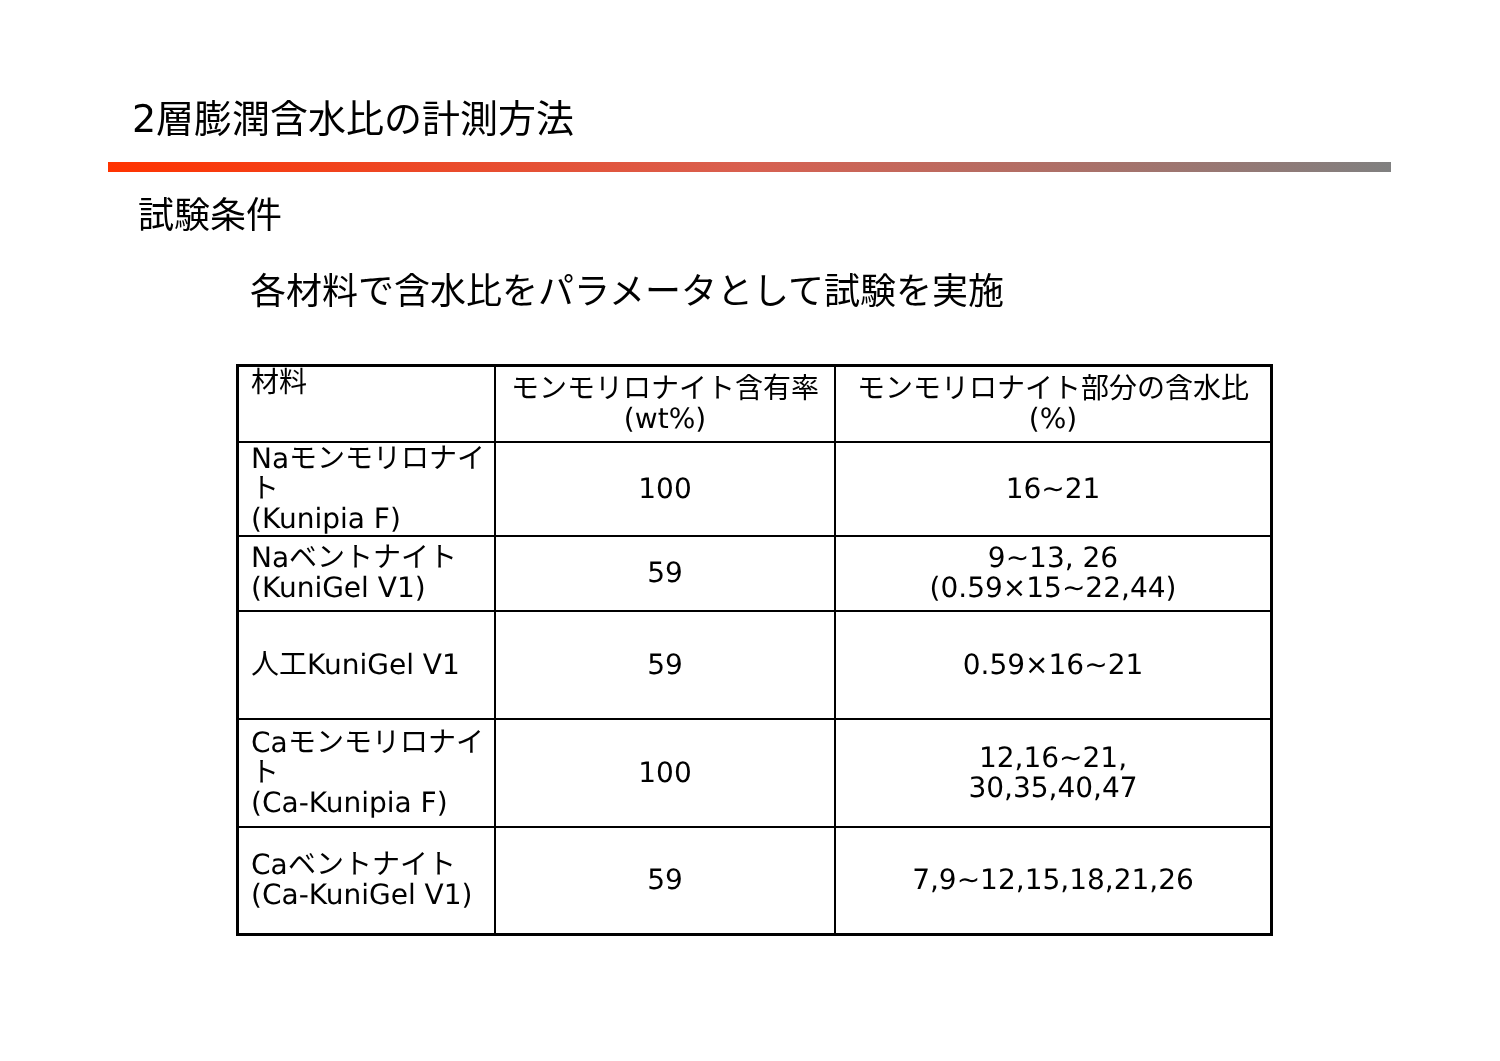2層膨潤含水比の計測方法
試験条件
各材料で含水比をパラメータとして試験を実施
| 材料 | モンモリロナイト含有率 (wt%) | モンモリロナイト部分の含水比 (%) |
| --- | --- | --- |
| Naモンモリロナイト (Kunipia F) | 100 | 16~21 |
| Naベントナイト (KuniGel V1) | 59 | 9~13, 26 (0.59×15~22,44) |
| 人工KuniGel V1 | 59 | 0.59×16~21 |
| Caモンモリロナイト (Ca-Kunipia F) | 100 | 12,16~21, 30,35,40,47 |
| Caベントナイト (Ca-KuniGel V1) | 59 | 7,9~12,15,18,21,26 |